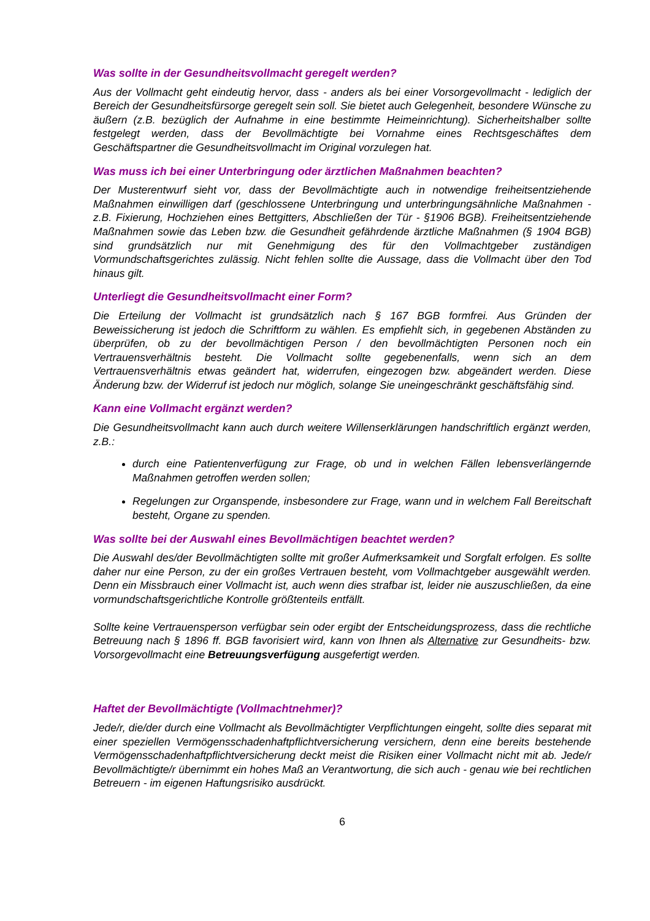Was sollte in der Gesundheitsvollmacht geregelt werden?
Aus der Vollmacht geht eindeutig hervor, dass - anders als bei einer Vorsorgevollmacht - lediglich der Bereich der Gesundheitsfürsorge geregelt sein soll. Sie bietet auch Gelegenheit, besondere Wünsche zu äußern (z.B. bezüglich der Aufnahme in eine bestimmte Heimeinrichtung). Sicherheitshalber sollte festgelegt werden, dass der Bevollmächtigte bei Vornahme eines Rechtsgeschäftes dem Geschäftspartner die Gesundheitsvollmacht im Original vorzulegen hat.
Was muss ich bei einer Unterbringung oder ärztlichen Maßnahmen beachten?
Der Musterentwurf sieht vor, dass der Bevollmächtigte auch in notwendige freiheitsentziehende Maßnahmen einwilligen darf (geschlossene Unterbringung und unterbringungsähnliche Maßnahmen - z.B. Fixierung, Hochziehen eines Bettgitters, Abschließen der Tür - §1906 BGB). Freiheitsentziehende Maßnahmen sowie das Leben bzw. die Gesundheit gefährdende ärztliche Maßnahmen (§ 1904 BGB) sind grundsätzlich nur mit Genehmigung des für den Vollmachtgeber zuständigen Vormundschaftsgerichtes zulässig. Nicht fehlen sollte die Aussage, dass die Vollmacht über den Tod hinaus gilt.
Unterliegt die Gesundheitsvollmacht einer Form?
Die Erteilung der Vollmacht ist grundsätzlich nach § 167 BGB formfrei. Aus Gründen der Beweissicherung ist jedoch die Schriftform zu wählen. Es empfiehlt sich, in gegebenen Abständen zu überprüfen, ob zu der bevollmächtigen Person / den bevollmächtigten Personen noch ein Vertrauensverhältnis besteht. Die Vollmacht sollte gegebenenfalls, wenn sich an dem Vertrauensverhältnis etwas geändert hat, widerrufen, eingezogen bzw. abgeändert werden. Diese Änderung bzw. der Widerruf ist jedoch nur möglich, solange Sie uneingeschränkt geschäftsfähig sind.
Kann eine Vollmacht ergänzt werden?
Die Gesundheitsvollmacht kann auch durch weitere Willenserklärungen handschriftlich ergänzt werden, z.B.:
durch eine Patientenverfügung zur Frage, ob und in welchen Fällen lebensverlängernde Maßnahmen getroffen werden sollen;
Regelungen zur Organspende, insbesondere zur Frage, wann und in welchem Fall Bereitschaft besteht, Organe zu spenden.
Was sollte bei der Auswahl eines Bevollmächtigen beachtet werden?
Die Auswahl des/der Bevollmächtigten sollte mit großer Aufmerksamkeit und Sorgfalt erfolgen. Es sollte daher nur eine Person, zu der ein großes Vertrauen besteht, vom Vollmachtgeber ausgewählt werden. Denn ein Missbrauch einer Vollmacht ist, auch wenn dies strafbar ist, leider nie auszuschließen, da eine vormundschaftsgerichtliche Kontrolle größtenteils entfällt.
Sollte keine Vertrauensperson verfügbar sein oder ergibt der Entscheidungsprozess, dass die rechtliche Betreuung nach § 1896 ff. BGB favorisiert wird, kann von Ihnen als Alternative zur Gesundheits- bzw. Vorsorgevollmacht eine Betreuungsverfügung ausgefertigt werden.
Haftet der Bevollmächtigte (Vollmachtnehmer)?
Jede/r, die/der durch eine Vollmacht als Bevollmächtigter Verpflichtungen eingeht, sollte dies separat mit einer speziellen Vermögensschadenhaftpflichtversicherung versichern, denn eine bereits bestehende Vermögensschadenhaftpflichtversicherung deckt meist die Risiken einer Vollmacht nicht mit ab. Jede/r Bevollmächtigte/r übernimmt ein hohes Maß an Verantwortung, die sich auch - genau wie bei rechtlichen Betreuern - im eigenen Haftungsrisiko ausdrückt.
6